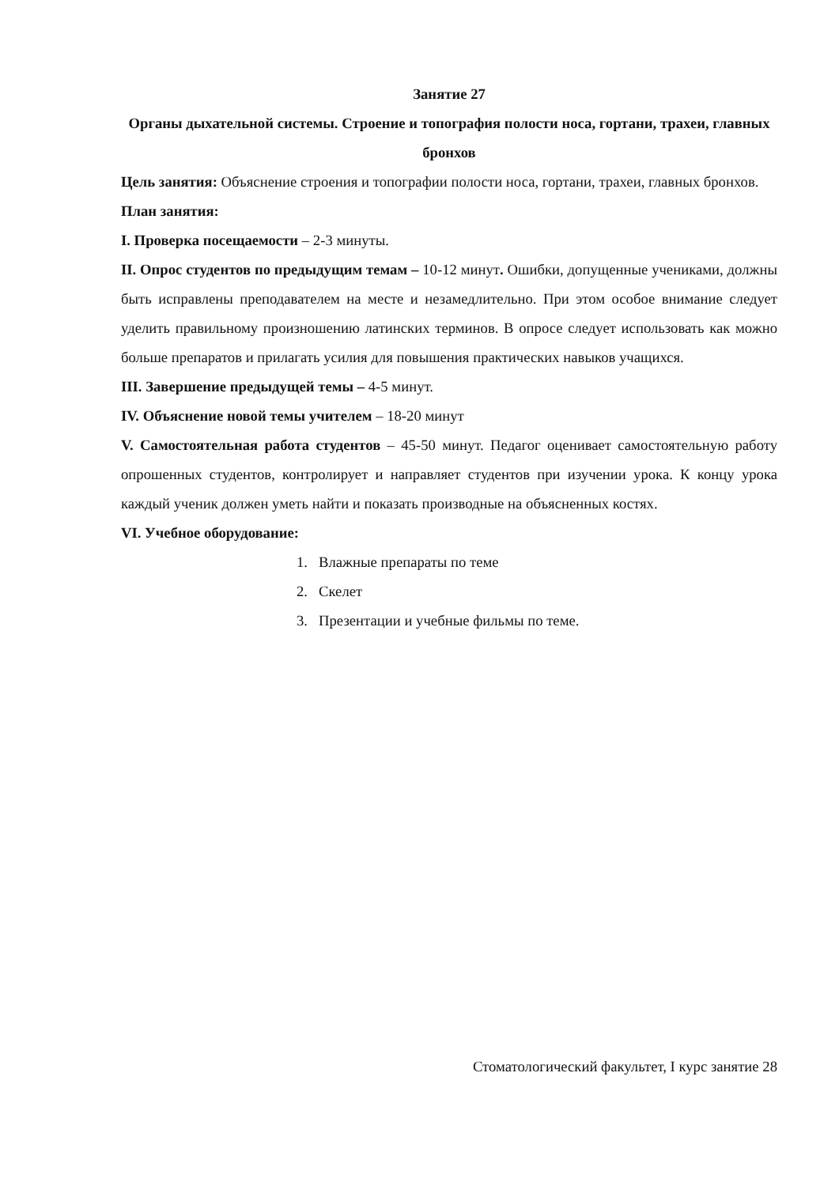Занятие 27
Органы дыхательной системы. Строение и топография полости носа, гортани, трахеи, главных бронхов
Цель занятия: Объяснение строения и топографии полости носа, гортани, трахеи, главных бронхов.
План занятия:
I. Проверка посещаемости – 2-3 минуты.
II. Опрос студентов по предыдущим темам – 10-12 минут. Ошибки, допущенные учениками, должны быть исправлены преподавателем на месте и незамедлительно. При этом особое внимание следует уделить правильному произношению латинских терминов. В опросе следует использовать как можно больше препаратов и прилагать усилия для повышения практических навыков учащихся.
III. Завершение предыдущей темы – 4-5 минут.
IV. Объяснение новой темы учителем – 18-20 минут
V. Самостоятельная работа студентов – 45-50 минут. Педагог оценивает самостоятельную работу опрошенных студентов, контролирует и направляет студентов при изучении урока. К концу урока каждый ученик должен уметь найти и показать производные на объясненных костях.
VI. Учебное оборудование:
1. Влажные препараты по теме
2. Скелет
3. Презентации и учебные фильмы по теме.
Стоматологический факультет, I курс занятие 28